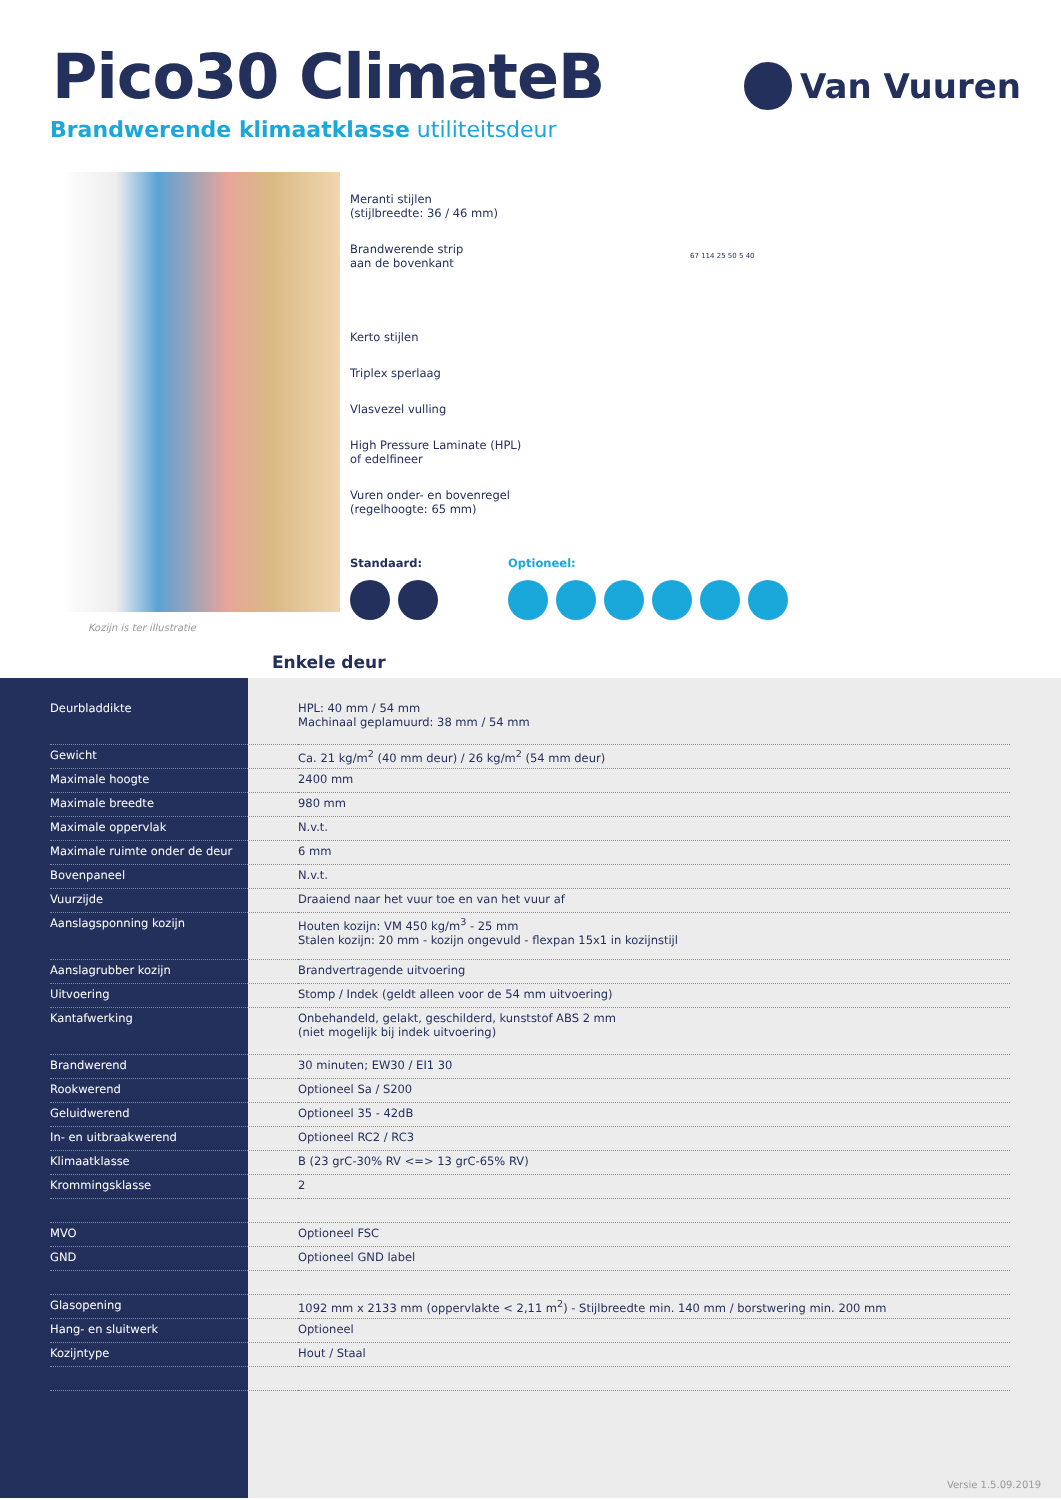Pico30 ClimateB
Van Vuuren
Brandwerende klimaatklasse utiliteitsdeur
Kozijn is ter illustratie
Meranti stijlen
(stijlbreedte: 36 / 46 mm)
Brandwerende strip
aan de bovenkant
Kerto stijlen
Triplex sperlaag
Vlasvezel vulling
High Pressure Laminate (HPL)
of edelfineer
Vuren onder- en bovenregel
(regelhoogte: 65 mm)
Standaard: Optioneel:
67 114 25 50 5 40
Enkele deur
| Deurbladdikte | HPL: 40 mm / 54 mm Machinaal geplamuurd: 38 mm / 54 mm |
| Gewicht | Ca. 21 kg/m<sup>2</sup> (40 mm deur) / 26 kg/m<sup>2</sup> (54 mm deur) |
| Maximale hoogte | 2400 mm |
| Maximale breedte | 980 mm |
| Maximale oppervlak | N.v.t. |
| Maximale ruimte onder de deur | 6 mm |
| Bovenpaneel | N.v.t. |
| Vuurzijde | Draaiend naar het vuur toe en van het vuur af |
| Aanslagsponning kozijn | Houten kozijn: VM 450 kg/m<sup>3</sup> - 25 mm Stalen kozijn: 20 mm - kozijn ongevuld - flexpan 15x1 in kozijnstijl |
| Aanslagrubber kozijn | Brandvertragende uitvoering |
| Uitvoering | Stomp / Indek (geldt alleen voor de 54 mm uitvoering) |
| Kantafwerking | Onbehandeld, gelakt, geschilderd, kunststof ABS 2 mm (niet mogelijk bij indek uitvoering) |
| Brandwerend | 30 minuten; EW30 / EI1 30 |
| Rookwerend | Optioneel Sa / S200 |
| Geluidwerend | Optioneel 35 - 42dB |
| In- en uitbraakwerend | Optioneel RC2 / RC3 |
| Klimaatklasse | B (23 grC-30% RV <=> 13 grC-65% RV) |
| Krommingsklasse | 2 |
| MVO | Optioneel FSC |
| GND | Optioneel GND label |
| Glasopening | 1092 mm x 2133 mm (oppervlakte < 2,11 m<sup>2</sup>) - Stijlbreedte min. 140 mm / borstwering min. 200 mm |
| Hang- en sluitwerk | Optioneel |
| Kozijntype | Hout / Staal |
Versie 1.5.09.2019